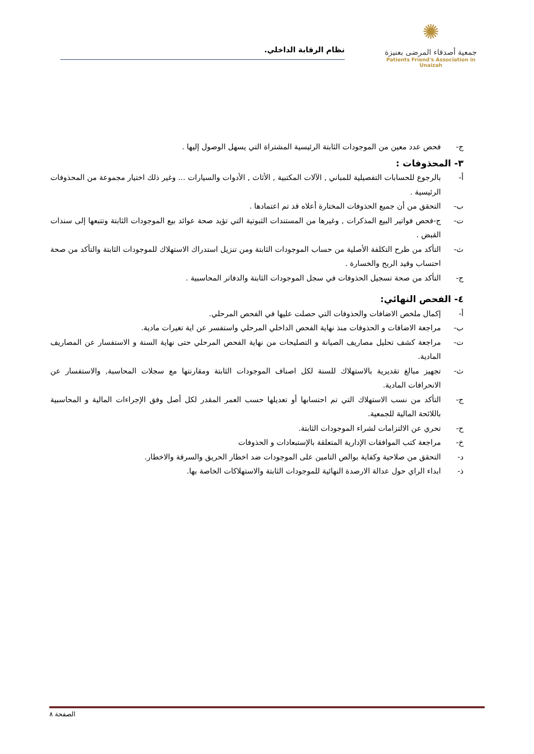✺
جمعية أصدقاء المرضى بعنيزة
Patients Friend's Association in Unaizah
نظام الرقابة الداخلي.
ج- فحص عدد معين من الموجودات الثابتة الرئيسية المشتراة التي يسهل الوصول إليها .
٣- المحذوفات :
أ- بالرجوع للحسابات التفصيلية للمباني , الآلات المكتبية , الأثاث , الأدوات والسيارات ... وغير ذلك اختيار مجموعة من المحذوفات الرئيسية .
ب- التحقق من أن جميع الحذوفات المختارة أعلاه قد تم اعتمادها .
ت- ج-فحص فواتير البيع المذكرات , وغيرها من المستندات الثبوتية التي تؤيد صحة عوائد بيع الموجودات الثابتة وتتبعها إلى سندات القبض .
ث- التأكد من طرح التكلفة الأصلية من حساب الموجودات الثابتة ومن تنزيل استدراك الاستهلاك للموجودات الثابتة والتأكد من صحة احتساب وقيد الربح والخسارة .
ج- التأكد من صحة تسجيل الحذوفات في سجل الموجودات الثابتة والدفاتر المحاسبية .
٤- الفحص النهائي:
أ- إكمال ملخص الاضافات والحذوفات التي حصلت عليها في الفحص المرحلي.
ب- مراجعة الاضافات و الحذوفات منذ نهاية الفحص الداخلي المرحلي واستفسر عن اية تغيرات مادية.
ت- مراجعة كشف تحليل مصاريف الصيانة و التصليحات من نهاية الفحص المرحلي حتى نهاية السنة و الاستفسار عن المصاريف المادية.
ث- تجهيز مبالغ تقديرية بالاستهلاك للسنة لكل اصناف الموجودات الثابتة ومقارنتها مع سجلات المحاسبة, والاستفسار عن الانحرافات المادية.
ج- التأكد من نسب الاستهلاك التي تم احتسابها أو تعديلها حسب العمر المقدر لكل أصل وفق الإجراءات المالية و المحاسبية باللائحة المالية للجمعية.
ح- تحري عن الالتزامات لشراء الموجودات الثابتة.
خ- مراجعة كتب الموافقات الإدارية المتعلقة بالإستبعادات و الحذوفات
د- التحقق من صلاحية وكفاية بوالص التامين على الموجودات ضد اخطار الحريق والسرقة والاخطار.
ذ- ابداء الراي حول عدالة الارصدة النهائية للموجودات الثابتة والاستهلاكات الخاصة بها.
الصفحة ٨